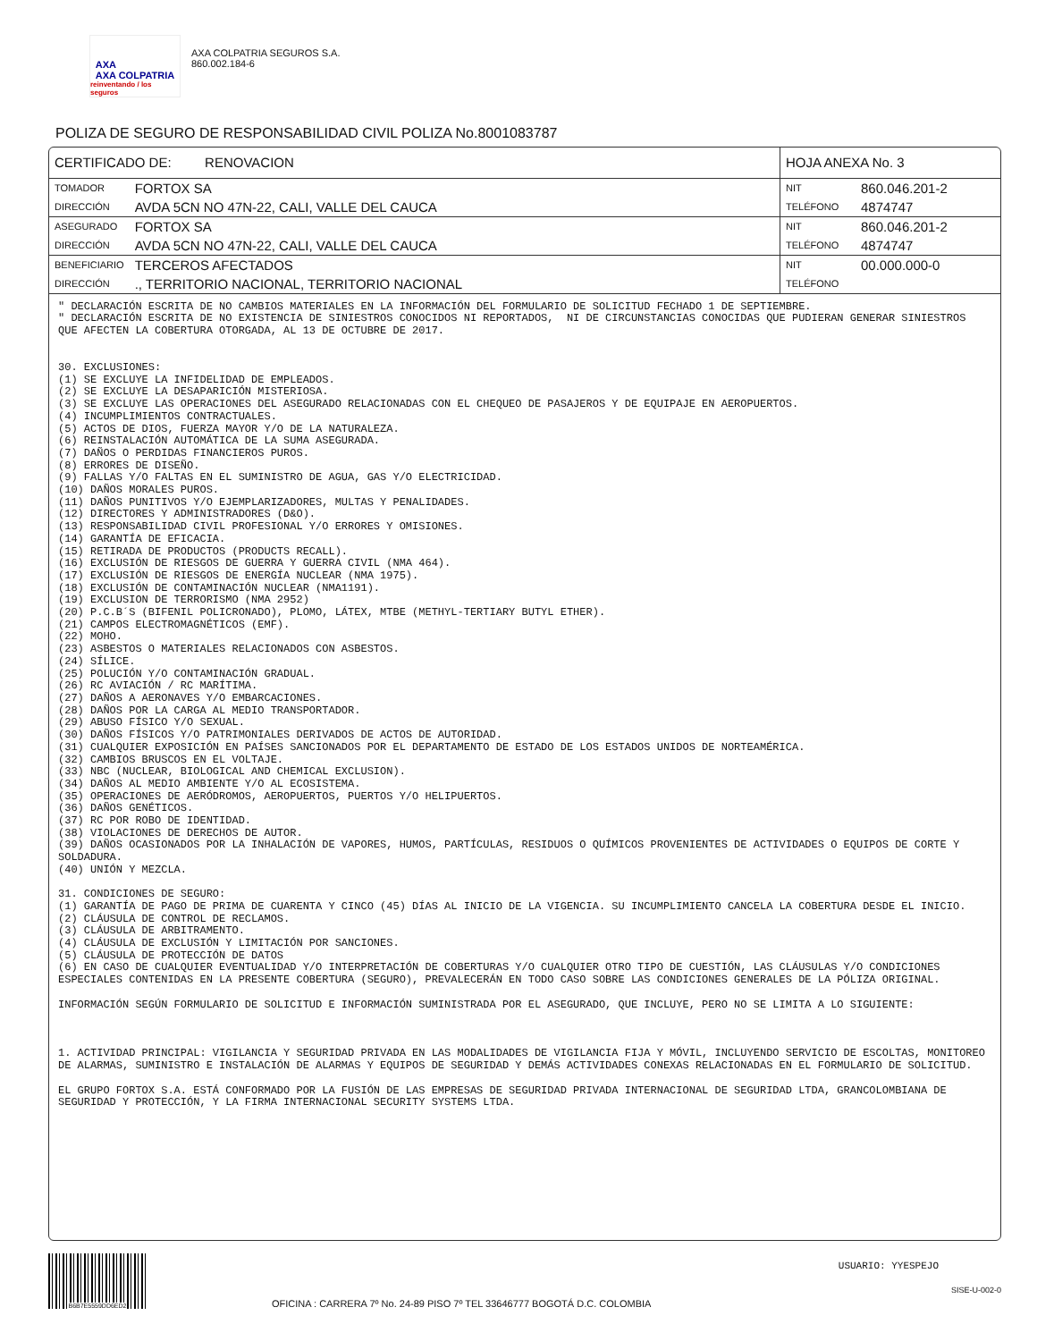AXA
AXA COLPATRIA
reinventando / los seguros
AXA COLPATRIA SEGUROS S.A.
860.002.184-6
POLIZA DE SEGURO DE RESPONSABILIDAD CIVIL POLIZA No.8001083787
| CERTIFICADO DE: RENOVACION | | HOJA ANEXA No. 3 | |
| TOMADOR | FORTOX SA | NIT | 860.046.201-2 |
| DIRECCIÓN | AVDA 5CN NO 47N-22, CALI, VALLE DEL CAUCA | TELÉFONO | 4874747 |
| ASEGURADO | FORTOX SA | NIT | 860.046.201-2 |
| DIRECCIÓN | AVDA 5CN NO 47N-22, CALI, VALLE DEL CAUCA | TELÉFONO | 4874747 |
| BENEFICIARIO | TERCEROS AFECTADOS | NIT | 00.000.000-0 |
| DIRECCIÓN | ., TERRITORIO NACIONAL, TERRITORIO NACIONAL | TELÉFONO | |
" DECLARACIÓN ESCRITA DE NO CAMBIOS MATERIALES EN LA INFORMACIÓN DEL FORMULARIO DE SOLICITUD FECHADO 1 DE SEPTIEMBRE.
" DECLARACIÓN ESCRITA DE NO EXISTENCIA DE SINIESTROS CONOCIDOS NI REPORTADOS,  NI DE CIRCUNSTANCIAS CONOCIDAS QUE PUDIERAN GENERAR SINIESTROS QUE AFECTEN LA COBERTURA OTORGADA, AL 13 DE OCTUBRE DE 2017.


30. EXCLUSIONES:
(1) SE EXCLUYE LA INFIDELIDAD DE EMPLEADOS.
(2) SE EXCLUYE LA DESAPARICIÓN MISTERIOSA.
(3) SE EXCLUYE LAS OPERACIONES DEL ASEGURADO RELACIONADAS CON EL CHEQUEO DE PASAJEROS Y DE EQUIPAJE EN AEROPUERTOS.
(4) INCUMPLIMIENTOS CONTRACTUALES.
(5) ACTOS DE DIOS, FUERZA MAYOR Y/O DE LA NATURALEZA.
(6) REINSTALACIÓN AUTOMÁTICA DE LA SUMA ASEGURADA.
(7) DAÑOS O PERDIDAS FINANCIEROS PUROS.
(8) ERRORES DE DISEÑO.
(9) FALLAS Y/O FALTAS EN EL SUMINISTRO DE AGUA, GAS Y/O ELECTRICIDAD.
(10) DAÑOS MORALES PUROS.
(11) DAÑOS PUNITIVOS Y/O EJEMPLARIZADORES, MULTAS Y PENALIDADES.
(12) DIRECTORES Y ADMINISTRADORES (D&O).
(13) RESPONSABILIDAD CIVIL PROFESIONAL Y/O ERRORES Y OMISIONES.
(14) GARANTÍA DE EFICACIA.
(15) RETIRADA DE PRODUCTOS (PRODUCTS RECALL).
(16) EXCLUSIÓN DE RIESGOS DE GUERRA Y GUERRA CIVIL (NMA 464).
(17) EXCLUSIÓN DE RIESGOS DE ENERGÍA NUCLEAR (NMA 1975).
(18) EXCLUSIÓN DE CONTAMINACIÓN NUCLEAR (NMA1191).
(19) EXCLUSION DE TERRORISMO (NMA 2952)
(20) P.C.B´S (BIFENIL POLICRONADO), PLOMO, LÁTEX, MTBE (METHYL-TERTIARY BUTYL ETHER).
(21) CAMPOS ELECTROMAGNÉTICOS (EMF).
(22) MOHO.
(23) ASBESTOS O MATERIALES RELACIONADOS CON ASBESTOS.
(24) SÍLICE.
(25) POLUCIÓN Y/O CONTAMINACIÓN GRADUAL.
(26) RC AVIACIÓN / RC MARÍTIMA.
(27) DAÑOS A AERONAVES Y/O EMBARCACIONES.
(28) DAÑOS POR LA CARGA AL MEDIO TRANSPORTADOR.
(29) ABUSO FÍSICO Y/O SEXUAL.
(30) DAÑOS FÍSICOS Y/O PATRIMONIALES DERIVADOS DE ACTOS DE AUTORIDAD.
(31) CUALQUIER EXPOSICIÓN EN PAÍSES SANCIONADOS POR EL DEPARTAMENTO DE ESTADO DE LOS ESTADOS UNIDOS DE NORTEAMÉRICA.
(32) CAMBIOS BRUSCOS EN EL VOLTAJE.
(33) NBC (NUCLEAR, BIOLOGICAL AND CHEMICAL EXCLUSION).
(34) DAÑOS AL MEDIO AMBIENTE Y/O AL ECOSISTEMA.
(35) OPERACIONES DE AERÓDROMOS, AEROPUERTOS, PUERTOS Y/O HELIPUERTOS.
(36) DAÑOS GENÉTICOS.
(37) RC POR ROBO DE IDENTIDAD.
(38) VIOLACIONES DE DERECHOS DE AUTOR.
(39) DAÑOS OCASIONADOS POR LA INHALACIÓN DE VAPORES, HUMOS, PARTÍCULAS, RESIDUOS O QUÍMICOS PROVENIENTES DE ACTIVIDADES O EQUIPOS DE CORTE Y SOLDADURA.
(40) UNIÓN Y MEZCLA.

31. CONDICIONES DE SEGURO:
(1) GARANTÍA DE PAGO DE PRIMA DE CUARENTA Y CINCO (45) DÍAS AL INICIO DE LA VIGENCIA. SU INCUMPLIMIENTO CANCELA LA COBERTURA DESDE EL INICIO.
(2) CLÁUSULA DE CONTROL DE RECLAMOS.
(3) CLÁUSULA DE ARBITRAMENTO.
(4) CLÁUSULA DE EXCLUSIÓN Y LIMITACIÓN POR SANCIONES.
(5) CLÁUSULA DE PROTECCIÓN DE DATOS
(6) EN CASO DE CUALQUIER EVENTUALIDAD Y/O INTERPRETACIÓN DE COBERTURAS Y/O CUALQUIER OTRO TIPO DE CUESTIÓN, LAS CLÁUSULAS Y/O CONDICIONES ESPECIALES CONTENIDAS EN LA PRESENTE COBERTURA (SEGURO), PREVALECERÁN EN TODO CASO SOBRE LAS CONDICIONES GENERALES DE LA PÓLIZA ORIGINAL.

INFORMACIÓN SEGÚN FORMULARIO DE SOLICITUD E INFORMACIÓN SUMINISTRADA POR EL ASEGURADO, QUE INCLUYE, PERO NO SE LIMITA A LO SIGUIENTE:



1. ACTIVIDAD PRINCIPAL: VIGILANCIA Y SEGURIDAD PRIVADA EN LAS MODALIDADES DE VIGILANCIA FIJA Y MÓVIL, INCLUYENDO SERVICIO DE ESCOLTAS, MONITOREO DE ALARMAS, SUMINISTRO E INSTALACIÓN DE ALARMAS Y EQUIPOS DE SEGURIDAD Y DEMÁS ACTIVIDADES CONEXAS RELACIONADAS EN EL FORMULARIO DE SOLICITUD.

EL GRUPO FORTOX S.A. ESTÁ CONFORMADO POR LA FUSIÓN DE LAS EMPRESAS DE SEGURIDAD PRIVADA INTERNACIONAL DE SEGURIDAD LTDA, GRANCOLOMBIANA DE SEGURIDAD Y PROTECCIÓN, Y LA FIRMA INTERNACIONAL SECURITY SYSTEMS LTDA.
B6B7E5559DD6ED2
OFICINA : CARRERA 7º No. 24-89 PISO 7º TEL 33646777 BOGOTÁ D.C. COLOMBIA
USUARIO: YYESPEJO
SISE-U-002-0